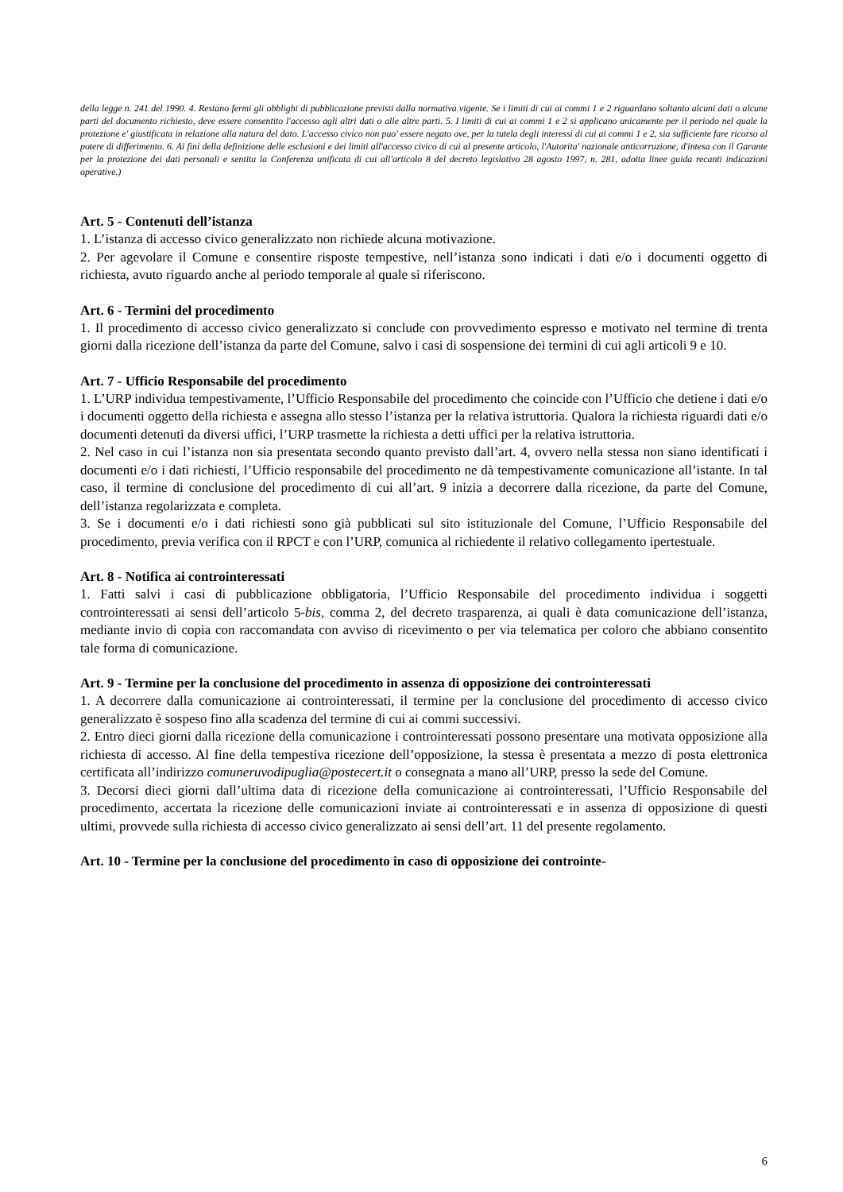della legge n. 241 del 1990. 4. Restano fermi gli obblighi di pubblicazione previsti dalla normativa vigente. Se i limiti di cui ai commi 1 e 2 riguardano soltanto alcuni dati o alcune parti del documento richiesto, deve essere consentito l'accesso agli altri dati o alle altre parti. 5. I limiti di cui ai commi 1 e 2 si applicano unicamente per il periodo nel quale la protezione e' giustificata in relazione alla natura del dato. L'accesso civico non puo' essere negato ove, per la tutela degli interessi di cui ai commi 1 e 2, sia sufficiente fare ricorso al potere di differimento. 6. Ai fini della definizione delle esclusioni e dei limiti all'accesso civico di cui al presente articolo, l'Autorita' nazionale anticorruzione, d'intesa con il Garante per la protezione dei dati personali e sentita la Conferenza unificata di cui all'articolo 8 del decreto legislativo 28 agosto 1997, n. 281, adotta linee guida recanti indicazioni operative.)
Art. 5 - Contenuti dell’istanza
1. L’istanza di accesso civico generalizzato non richiede alcuna motivazione.
2. Per agevolare il Comune e consentire risposte tempestive, nell’istanza sono indicati i dati e/o i documenti oggetto di richiesta, avuto riguardo anche al periodo temporale al quale si riferiscono.
Art. 6 - Termini del procedimento
1. Il procedimento di accesso civico generalizzato si conclude con provvedimento espresso e motivato nel termine di trenta giorni dalla ricezione dell’istanza da parte del Comune, salvo i casi di sospensione dei termini di cui agli articoli 9 e 10.
Art. 7 - Ufficio Responsabile del procedimento
1. L’URP individua tempestivamente, l’Ufficio Responsabile del procedimento che coincide con l’Ufficio che detiene i dati e/o i documenti oggetto della richiesta e assegna allo stesso l’istanza per la relativa istruttoria. Qualora la richiesta riguardi dati e/o documenti detenuti da diversi uffici, l’URP trasmette la richiesta a detti uffici per la relativa istruttoria.
2. Nel caso in cui l’istanza non sia presentata secondo quanto previsto dall’art. 4, ovvero nella stessa non siano identificati i documenti e/o i dati richiesti, l’Ufficio responsabile del procedimento ne dà tempestivamente comunicazione all’istante. In tal caso, il termine di conclusione del procedimento di cui all’art. 9 inizia a decorrere dalla ricezione, da parte del Comune, dell’istanza regolarizzata e completa.
3. Se i documenti e/o i dati richiesti sono già pubblicati sul sito istituzionale del Comune, l’Ufficio Responsabile del procedimento, previa verifica con il RPCT e con l’URP, comunica al richiedente il relativo collegamento ipertestuale.
Art. 8 - Notifica ai controinteressati
1. Fatti salvi i casi di pubblicazione obbligatoria, l’Ufficio Responsabile del procedimento individua i soggetti controinteressati ai sensi dell’articolo 5-bis, comma 2, del decreto trasparenza, ai quali è data comunicazione dell’istanza, mediante invio di copia con raccomandata con avviso di ricevimento o per via telematica per coloro che abbiano consentito tale forma di comunicazione.
Art. 9 - Termine per la conclusione del procedimento in assenza di opposizione dei controinteressati
1. A decorrere dalla comunicazione ai controinteressati, il termine per la conclusione del procedimento di accesso civico generalizzato è sospeso fino alla scadenza del termine di cui ai commi successivi.
2. Entro dieci giorni dalla ricezione della comunicazione i controinteressati possono presentare una motivata opposizione alla richiesta di accesso. Al fine della tempestiva ricezione dell’opposizione, la stessa è presentata a mezzo di posta elettronica certificata all’indirizzo comuneruvodipuglia@postecert.it o consegnata a mano all’URP, presso la sede del Comune.
3. Decorsi dieci giorni dall’ultima data di ricezione della comunicazione ai controinteressati, l’Ufficio Responsabile del procedimento, accertata la ricezione delle comunicazioni inviate ai controinteressati e in assenza di opposizione di questi ultimi, provvede sulla richiesta di accesso civico generalizzato ai sensi dell’art. 11 del presente regolamento.
Art. 10 - Termine per la conclusione del procedimento in caso di opposizione dei controinte-
6